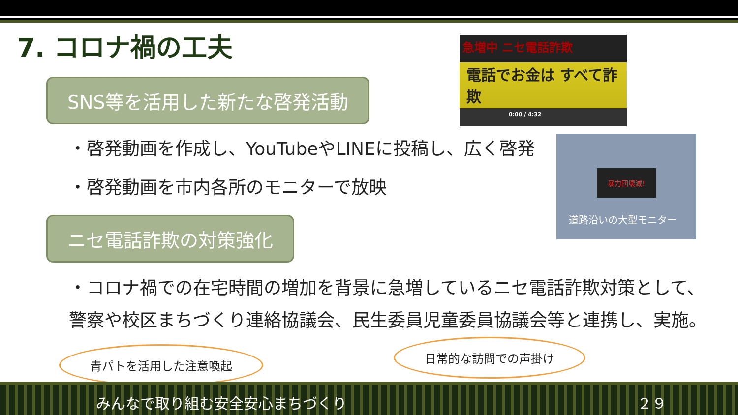7. コロナ禍の工夫
SNS等を活用した新たな啓発活動
急増中 ニセ電話詐欺
電話でお金は すべて詐欺
0:00 / 4:32
・啓発動画を作成し、YouTubeやLINEに投稿し、広く啓発
・啓発動画を市内各所のモニターで放映
暴力団壊滅!
道路沿いの大型モニター
ニセ電話詐欺の対策強化
・コロナ禍での在宅時間の増加を背景に急増しているニセ電話詐欺対策として、
警察や校区まちづくり連絡協議会、民生委員児童委員協議会等と連携し、実施。
青パトを活用した注意喚起
日常的な訪問での声掛け
みんなで取り組む安全安心まちづくり ２９